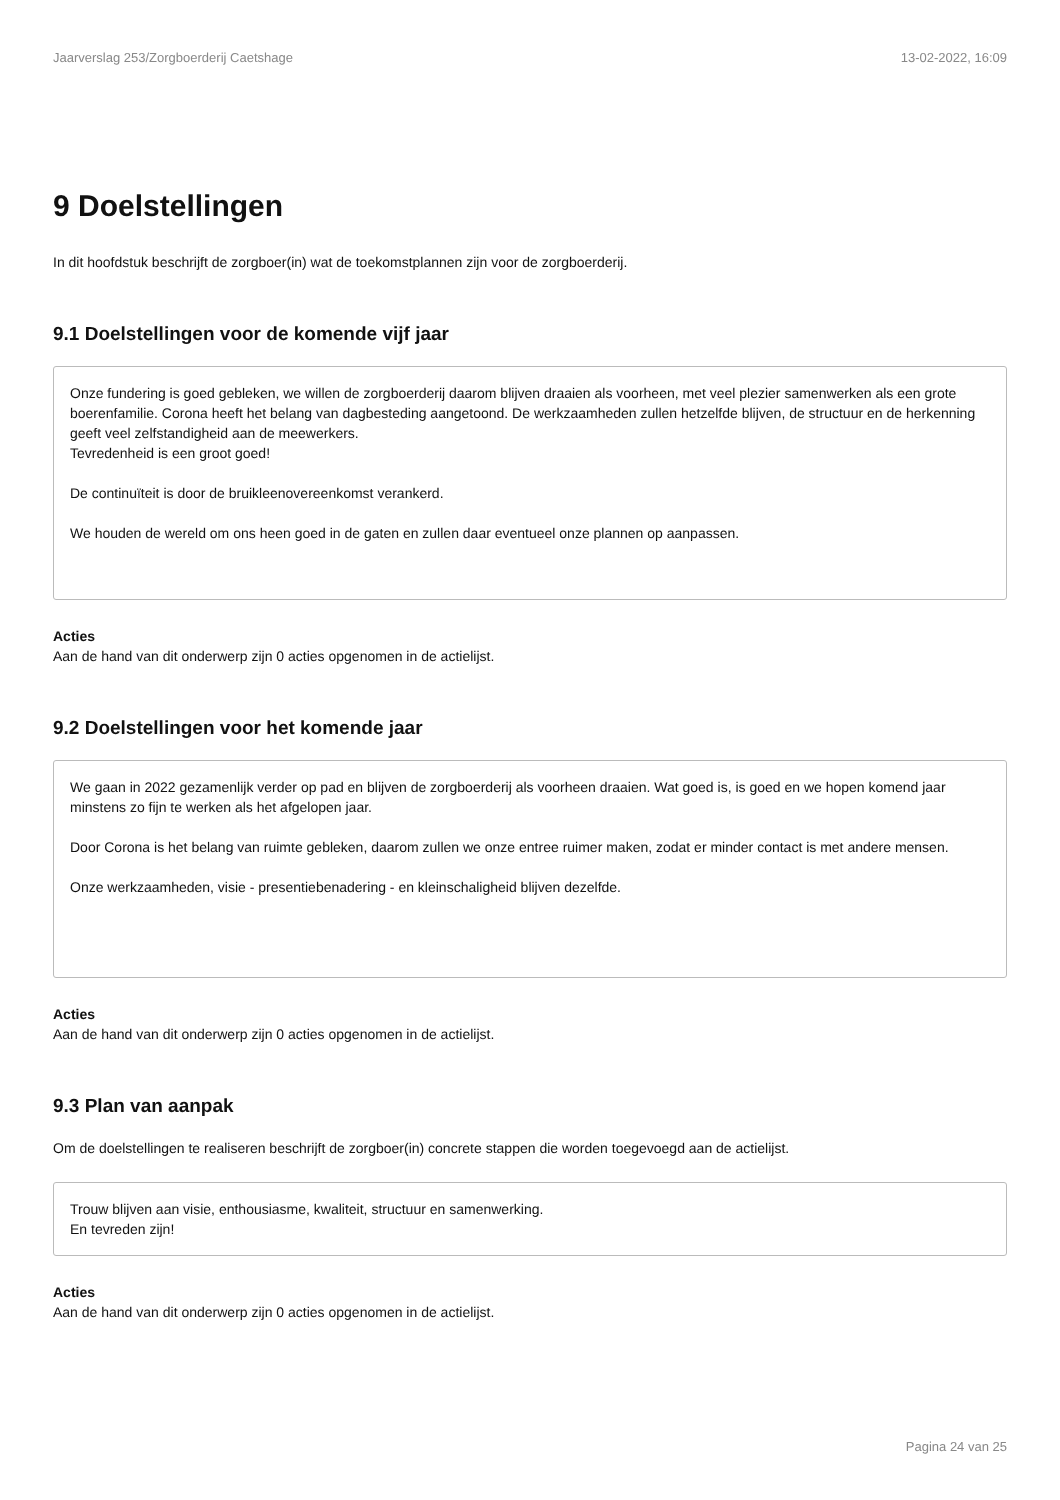Jaarverslag 253/Zorgboerderij Caetshage 13-02-2022, 16:09
9 Doelstellingen
In dit hoofdstuk beschrijft de zorgboer(in) wat de toekomstplannen zijn voor de zorgboerderij.
9.1 Doelstellingen voor de komende vijf jaar
Onze fundering is goed gebleken, we willen de zorgboerderij daarom blijven draaien als voorheen, met veel plezier samenwerken als een grote boerenfamilie. Corona heeft het belang van dagbesteding aangetoond. De werkzaamheden zullen hetzelfde blijven, de structuur en de herkenning geeft veel zelfstandigheid aan de meewerkers.
Tevredenheid is een groot goed!
De continuïteit is door de bruikleenovereenkomst verankerd.
We houden de wereld om ons heen goed in de gaten en zullen daar eventueel onze plannen op aanpassen.
Acties
Aan de hand van dit onderwerp zijn 0 acties opgenomen in de actielijst.
9.2 Doelstellingen voor het komende jaar
We gaan in 2022 gezamenlijk verder op pad en blijven de zorgboerderij als voorheen draaien. Wat goed is, is goed en we hopen komend jaar minstens zo fijn te werken als het afgelopen jaar.
Door Corona is het belang van ruimte gebleken, daarom zullen we onze entree ruimer maken, zodat er minder contact is met andere mensen.
Onze werkzaamheden, visie - presentiebenadering - en kleinschaligheid blijven dezelfde.
Acties
Aan de hand van dit onderwerp zijn 0 acties opgenomen in de actielijst.
9.3 Plan van aanpak
Om de doelstellingen te realiseren beschrijft de zorgboer(in) concrete stappen die worden toegevoegd aan de actielijst.
Trouw blijven aan visie, enthousiasme, kwaliteit, structuur en samenwerking.
En tevreden zijn!
Acties
Aan de hand van dit onderwerp zijn 0 acties opgenomen in de actielijst.
Pagina 24 van 25